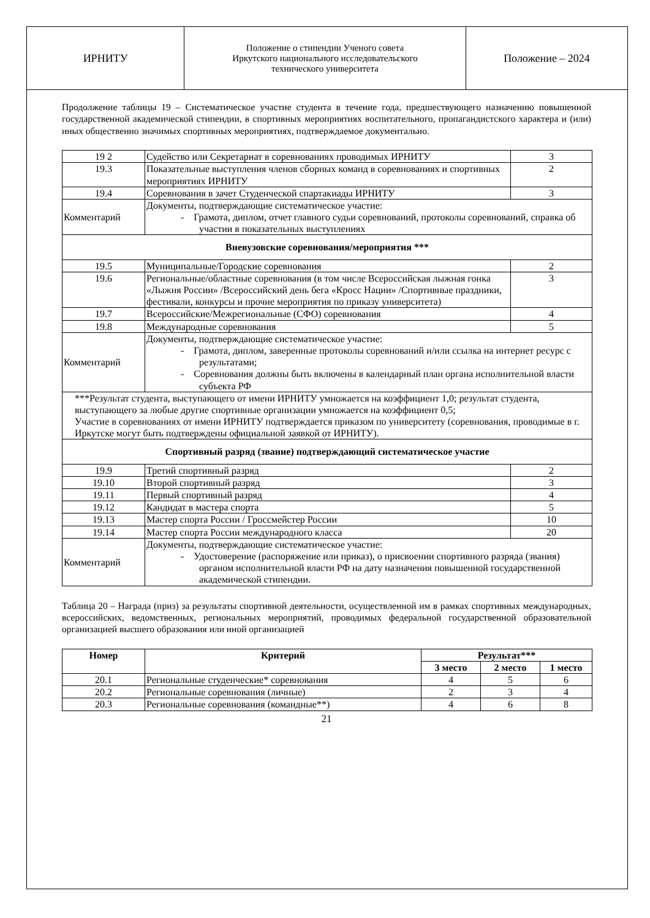| ИРНИТУ | Положение о стипендии Ученого совета Иркутского национального исследовательского технического университета | Положение – 2024 |
Продолжение таблицы 19 – Систематическое участие студента в течение года, предшествующего назначению повышенной государственной академической стипендии, в спортивных мероприятиях воспитательного, пропагандистского характера и (или) иных общественно значимых спортивных мероприятиях, подтверждаемое документально.
| 19 2 | Судейство или Секретариат в соревнованиях проводимых ИРНИТУ | 3 |
| 19.3 | Показательные выступления членов сборных команд в соревнованиях и спортивных мероприятиях ИРНИТУ | 2 |
| 19.4 | Соревнования в зачет Студенческой спартакиады ИРНИТУ | 3 |
| Комментарий | Документы, подтверждающие систематическое участие: - Грамота, диплом, отчет главного судьи соревнований, протоколы соревнований, справка об участии в показательных выступлениях | |
| Вневузовские соревнования/мероприятия *** | | |
| 19.5 | Муниципальные/Городские соревнования | 2 |
| 19.6 | Региональные/областные соревнования (в том числе Всероссийская лыжная гонка «Лыжня России» /Всероссийский день бега «Кросс Нации» /Спортивные праздники, фестивали, конкурсы и прочие мероприятия по приказу университета) | 3 |
| 19.7 | Всероссийские/Межрегиональные (СФО) соревнования | 4 |
| 19.8 | Международные соревнования | 5 |
| Комментарий | Документы, подтверждающие систематическое участие: - Грамота, диплом, заверенные протоколы соревнований и/или ссылка на интернет ресурс с результатами; - Соревнования должны быть включены в календарный план органа исполнительной власти субъекта РФ | |
| ***Результат студента, выступающего от имени ИРНИТУ умножается на коэффициент 1,0; результат студента, выступающего за любые другие спортивные организации умножается на коэффициент 0,5; Участие в соревнованиях от имени ИРНИТУ подтверждается приказом по университету (соревнования, проводимые в г. Иркутске могут быть подтверждены официальной заявкой от ИРНИТУ). | | |
| Спортивный разряд (звание) подтверждающий систематическое участие | | |
| 19.9 | Третий спортивный разряд | 2 |
| 19.10 | Второй спортивный разряд | 3 |
| 19.11 | Первый спортивный разряд | 4 |
| 19.12 | Кандидат в мастера спорта | 5 |
| 19.13 | Мастер спорта России / Гроссмейстер России | 10 |
| 19.14 | Мастер спорта России международного класса | 20 |
| Комментарий | Документы, подтверждающие систематическое участие: - Удостоверение (распоряжение или приказ), о присвоении спортивного разряда (звания) органом исполнительной власти РФ на дату назначения повышенной государственной академической стипендии. | |
Таблица 20 – Награда (приз) за результаты спортивной деятельности, осуществленной им в рамках спортивных международных, всероссийских, ведомственных, региональных мероприятий, проводимых федеральной государственной образовательной организацией высшего образования или иной организацией
| Номер | Критерий | Результат*** | | |
| --- | --- | --- | --- | --- |
| | | 3 место | 2 место | 1 место |
| 20.1 | Региональные студенческие* соревнования | 4 | 5 | 6 |
| 20.2 | Региональные соревнования (личные) | 2 | 3 | 4 |
| 20.3 | Региональные соревнования (командные**) | 4 | 6 | 8 |
21